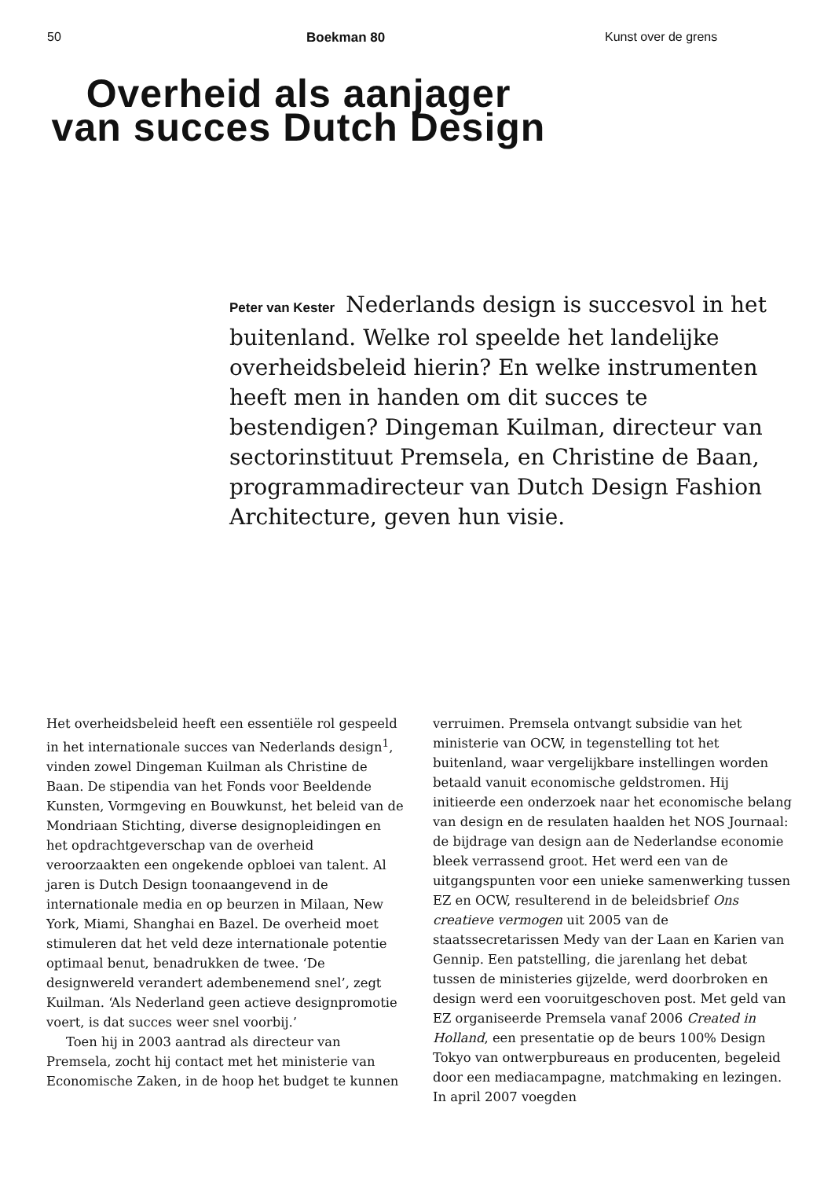50 Boekman 80 Kunst over de grens
Overheid als aanjager van succes Dutch Design
Peter van Kester Nederlands design is succesvol in het buitenland. Welke rol speelde het landelijke overheidsbeleid hierin? En welke instrumenten heeft men in handen om dit succes te bestendigen? Dingeman Kuilman, directeur van sectorinstituut Premsela, en Christine de Baan, programmadirecteur van Dutch Design Fashion Architecture, geven hun visie.
Het overheidsbeleid heeft een essentiële rol gespeeld in het internationale succes van Nederlands design<sup>1</sup>, vinden zowel Dingeman Kuilman als Christine de Baan. De stipendia van het Fonds voor Beeldende Kunsten, Vormgeving en Bouwkunst, het beleid van de Mondriaan Stichting, diverse designopleidingen en het opdrachtgeverschap van de overheid veroorzaakten een ongekende opbloei van talent. Al jaren is Dutch Design toonaangevend in de internationale media en op beurzen in Milaan, New York, Miami, Shanghai en Bazel. De overheid moet stimuleren dat het veld deze internationale potentie optimaal benut, benadrukken de twee. ‘De designwereld verandert adembenemend snel’, zegt Kuilman. ‘Als Nederland geen actieve designpromotie voert, is dat succes weer snel voorbij.’
Toen hij in 2003 aantrad als directeur van Premsela, zocht hij contact met het ministerie van Economische Zaken, in de hoop het budget te kunnen verruimen. Premsela ontvangt subsidie van het ministerie van OCW, in tegenstelling tot het buitenland, waar vergelijkbare instellingen worden betaald vanuit economische geldstromen. Hij initieerde een onderzoek naar het economische belang van design en de resulaten haalden het NOS Journaal: de bijdrage van design aan de Nederlandse economie bleek verrassend groot. Het werd een van de uitgangspunten voor een unieke samenwerking tussen EZ en OCW, resulterend in de beleidsbrief Ons creatieve vermogen uit 2005 van de staatssecretarissen Medy van der Laan en Karien van Gennip. Een patstelling, die jarenlang het debat tussen de ministeries gijzelde, werd doorbroken en design werd een vooruitgeschoven post. Met geld van EZ organiseerde Premsela vanaf 2006 Created in Holland, een presentatie op de beurs 100% Design Tokyo van ontwerpbureaus en producenten, begeleid door een mediacampagne, matchmaking en lezingen. In april 2007 voegden